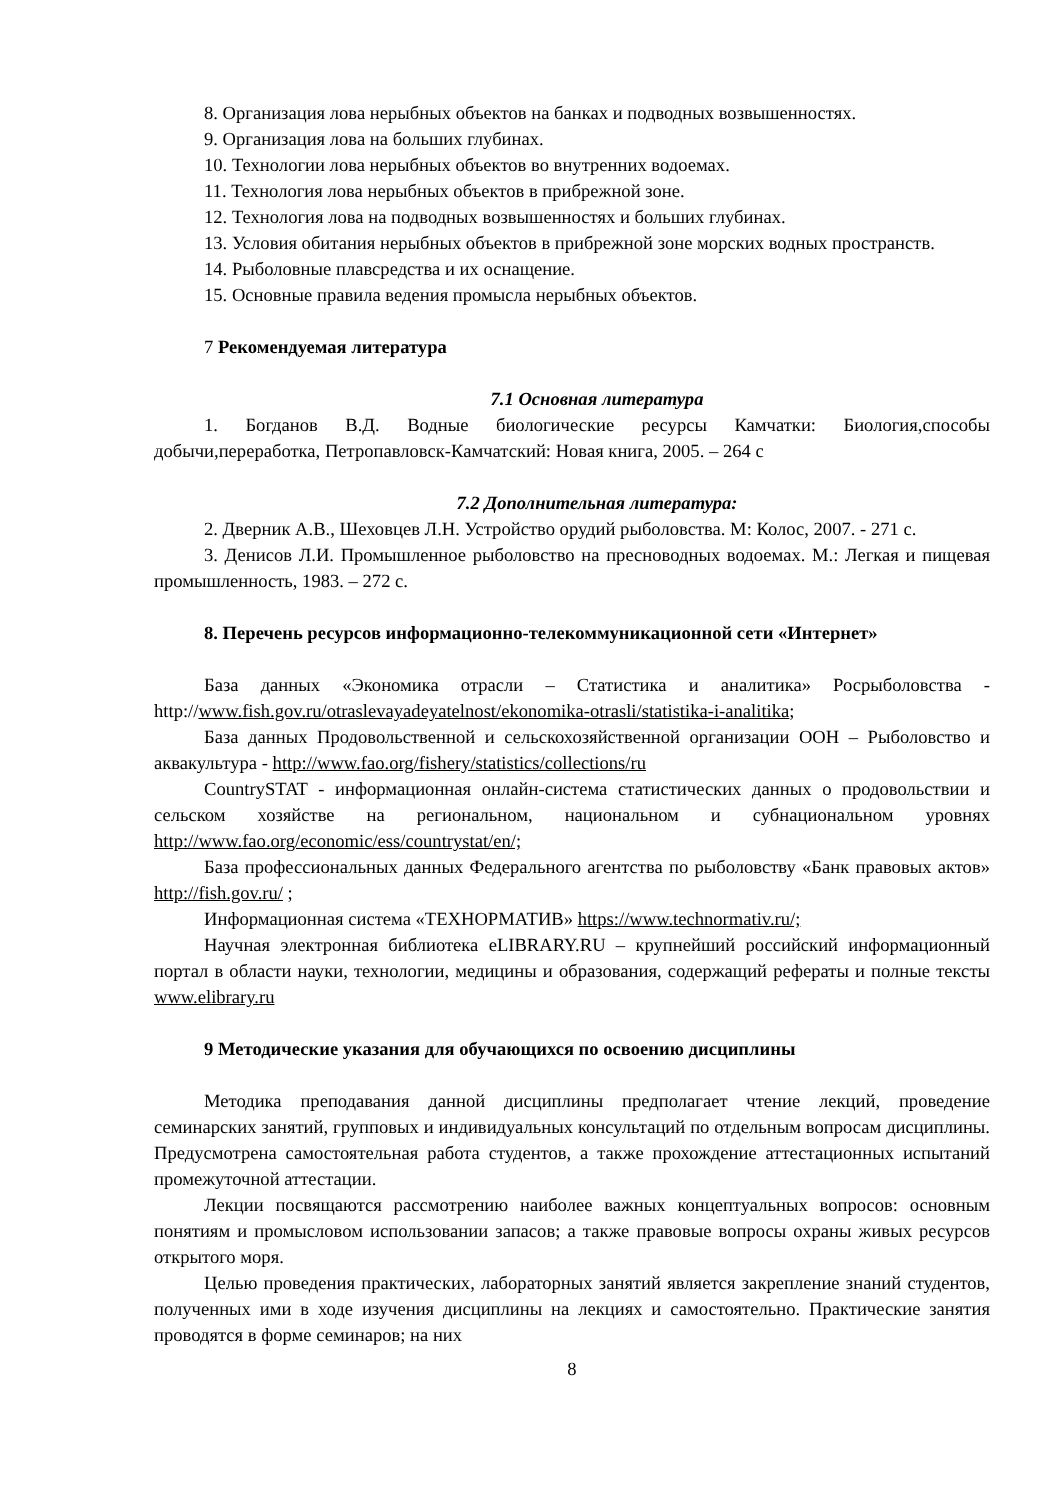8. Организация лова нерыбных объектов на банках и подводных возвышенностях.
9. Организация лова на больших глубинах.
10. Технологии лова нерыбных объектов во внутренних водоемах.
11. Технология лова нерыбных объектов в прибрежной зоне.
12. Технология лова на подводных возвышенностях и больших глубинах.
13. Условия обитания нерыбных объектов в прибрежной зоне морских водных пространств.
14. Рыболовные плавсредства и их оснащение.
15. Основные правила ведения промысла нерыбных объектов.
7 Рекомендуемая литература
7.1 Основная литература
1. Богданов В.Д. Водные биологические ресурсы Камчатки: Биология,способы добычи,переработка, Петропавловск-Камчатский: Новая книга, 2005. – 264 с
7.2 Дополнительная литература:
2. Дверник А.В., Шеховцев Л.Н. Устройство орудий рыболовства. М: Колос, 2007. - 271 с.
3. Денисов Л.И. Промышленное рыболовство на пресноводных водоемах. М.: Легкая и пищевая промышленность, 1983. – 272 с.
8. Перечень ресурсов информационно-телекоммуникационной сети «Интернет»
База данных «Экономика отрасли – Статистика и аналитика» Росрыболовства - http://www.fish.gov.ru/otraslevayadeyatelnost/ekonomika-otrasli/statistika-i-analitika;
База данных Продовольственной и сельскохозяйственной организации ООН – Рыболовство и аквакультура - http://www.fao.org/fishery/statistics/collections/ru
CountrySTAT - информационная онлайн-система статистических данных о продовольствии и сельском хозяйстве на региональном, национальном и субнациональном уровнях http://www.fao.org/economic/ess/countrystat/en/;
База профессиональных данных Федерального агентства по рыболовству «Банк правовых актов» http://fish.gov.ru/ ;
Информационная система «ТЕХНОРМАТИВ» https://www.technormativ.ru/;
Научная электронная библиотека eLIBRARY.RU – крупнейший российский информационный портал в области науки, технологии, медицины и образования, содержащий рефераты и полные тексты www.elibrary.ru
9 Методические указания для обучающихся по освоению дисциплины
Методика преподавания данной дисциплины предполагает чтение лекций, проведение семинарских занятий, групповых и индивидуальных консультаций по отдельным вопросам дисциплины. Предусмотрена самостоятельная работа студентов, а также прохождение аттестационных испытаний промежуточной аттестации.
Лекции посвящаются рассмотрению наиболее важных концептуальных вопросов: основным понятиям и промысловом использовании запасов; а также правовые вопросы охраны живых ресурсов открытого моря.
Целью проведения практических, лабораторных занятий является закрепление знаний студентов, полученных ими в ходе изучения дисциплины на лекциях и самостоятельно. Практические занятия проводятся в форме семинаров; на них
8